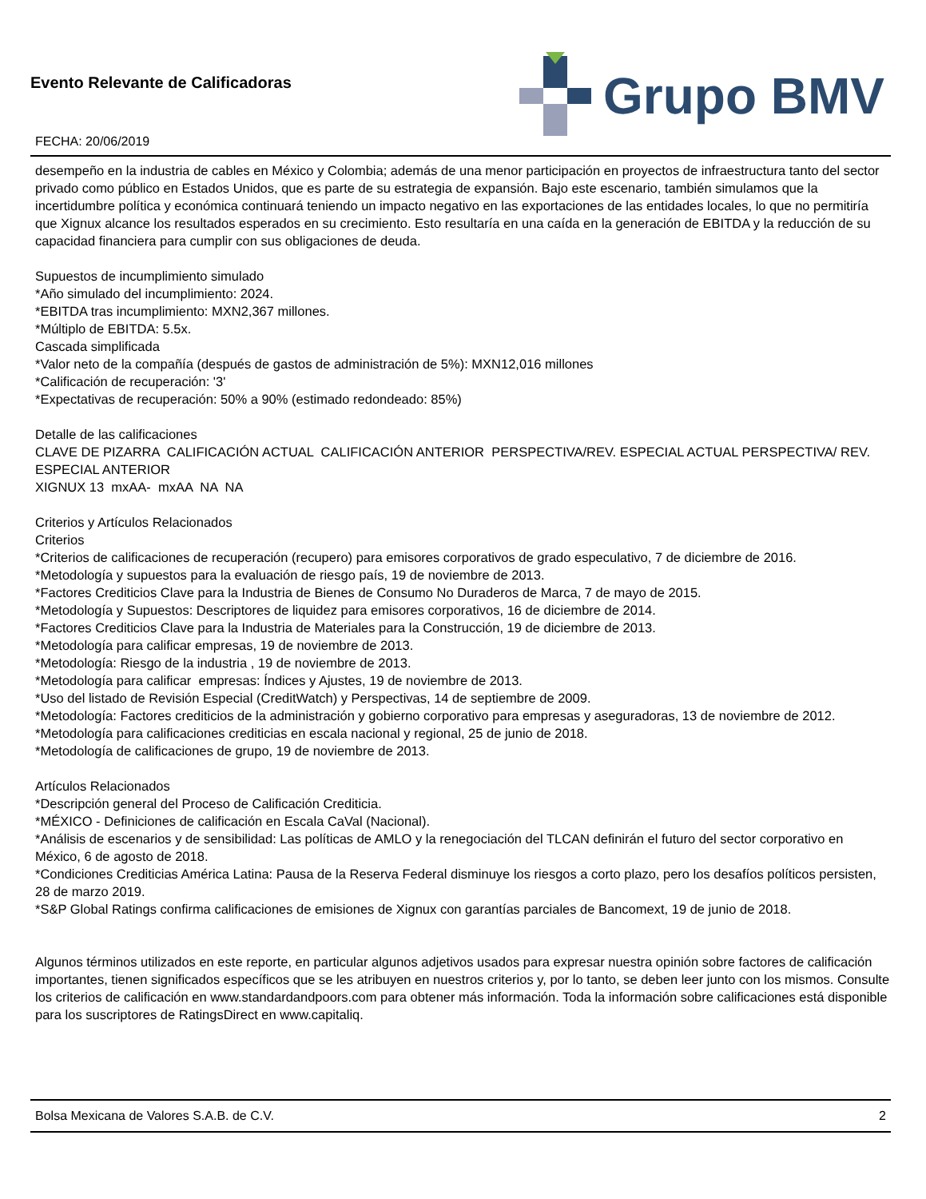Evento Relevante de Calificadoras
FECHA: 20/06/2019
Grupo BMV
desempeño en la industria de cables en México y Colombia; además de una menor participación en proyectos de infraestructura tanto del sector privado como público en Estados Unidos, que es parte de su estrategia de expansión. Bajo este escenario, también simulamos que la incertidumbre política y económica continuará teniendo un impacto negativo en las exportaciones de las entidades locales, lo que no permitiría que Xignux alcance los resultados esperados en su crecimiento. Esto resultaría en una caída en la generación de EBITDA y la reducción de su capacidad financiera para cumplir con sus obligaciones de deuda.
Supuestos de incumplimiento simulado
*Año simulado del incumplimiento: 2024.
*EBITDA tras incumplimiento: MXN2,367 millones.
*Múltiplo de EBITDA: 5.5x.
Cascada simplificada
*Valor neto de la compañía (después de gastos de administración de 5%): MXN12,016 millones
*Calificación de recuperación: '3'
*Expectativas de recuperación: 50% a 90% (estimado redondeado: 85%)
Detalle de las calificaciones
CLAVE DE PIZARRA CALIFICACIÓN ACTUAL CALIFICACIÓN ANTERIOR PERSPECTIVA/REV. ESPECIAL ACTUAL PERSPECTIVA/ REV. ESPECIAL ANTERIOR
XIGNUX 13 mxAA- mxAA NA NA
Criterios y Artículos Relacionados
Criterios
*Criterios de calificaciones de recuperación (recupero) para emisores corporativos de grado especulativo, 7 de diciembre de 2016.
*Metodología y supuestos para la evaluación de riesgo país, 19 de noviembre de 2013.
*Factores Crediticios Clave para la Industria de Bienes de Consumo No Duraderos de Marca, 7 de mayo de 2015.
*Metodología y Supuestos: Descriptores de liquidez para emisores corporativos, 16 de diciembre de 2014.
*Factores Crediticios Clave para la Industria de Materiales para la Construcción, 19 de diciembre de 2013.
*Metodología para calificar empresas, 19 de noviembre de 2013.
*Metodología: Riesgo de la industria , 19 de noviembre de 2013.
*Metodología para calificar empresas: Índices y Ajustes, 19 de noviembre de 2013.
*Uso del listado de Revisión Especial (CreditWatch) y Perspectivas, 14 de septiembre de 2009.
*Metodología: Factores crediticios de la administración y gobierno corporativo para empresas y aseguradoras, 13 de noviembre de 2012.
*Metodología para calificaciones crediticias en escala nacional y regional, 25 de junio de 2018.
*Metodología de calificaciones de grupo, 19 de noviembre de 2013.
Artículos Relacionados
*Descripción general del Proceso de Calificación Crediticia.
*MÉXICO - Definiciones de calificación en Escala CaVal (Nacional).
*Análisis de escenarios y de sensibilidad: Las políticas de AMLO y la renegociación del TLCAN definirán el futuro del sector corporativo en México, 6 de agosto de 2018.
*Condiciones Crediticias América Latina: Pausa de la Reserva Federal disminuye los riesgos a corto plazo, pero los desafíos políticos persisten, 28 de marzo 2019.
*S&P Global Ratings confirma calificaciones de emisiones de Xignux con garantías parciales de Bancomext, 19 de junio de 2018.
Algunos términos utilizados en este reporte, en particular algunos adjetivos usados para expresar nuestra opinión sobre factores de calificación importantes, tienen significados específicos que se les atribuyen en nuestros criterios y, por lo tanto, se deben leer junto con los mismos. Consulte los criterios de calificación en www.standardandpoors.com para obtener más información. Toda la información sobre calificaciones está disponible para los suscriptores de RatingsDirect en www.capitaliq.
Bolsa Mexicana de Valores S.A.B. de C.V. 2